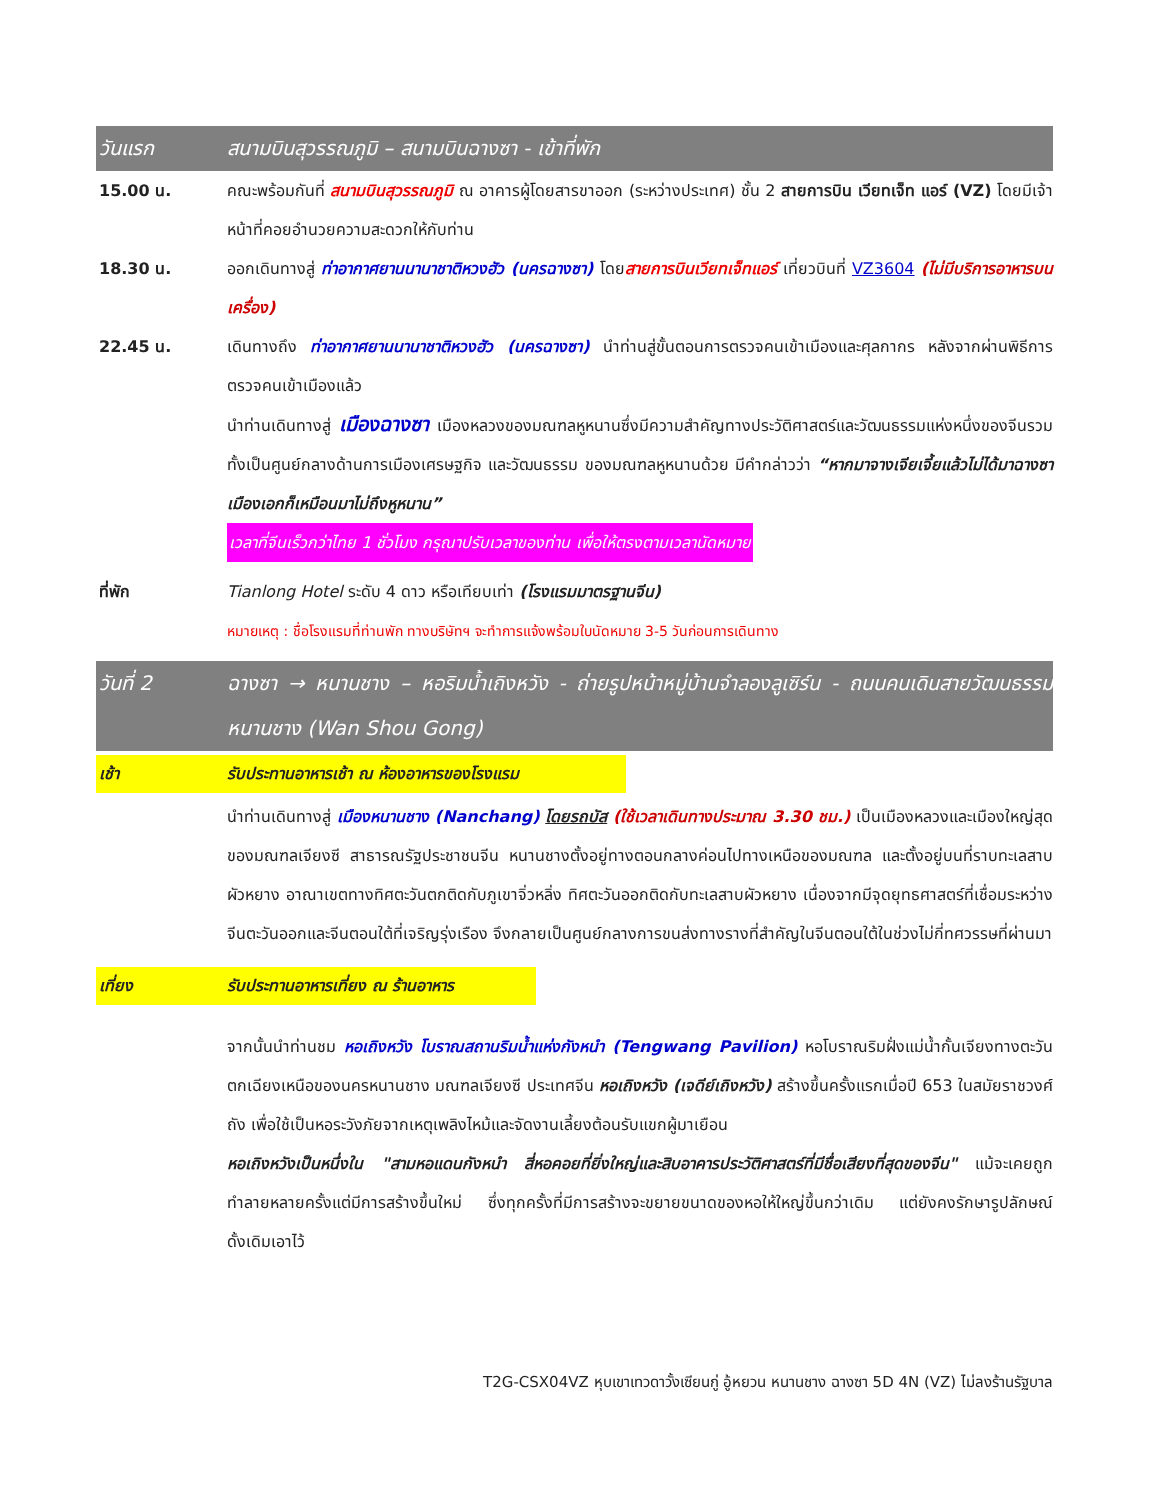วันแรก สนามบินสุวรรณภูมิ – สนามบินฉางซา - เข้าที่พัก
15.00 น. คณะพร้อมกันที่ สนามบินสุวรรณภูมิ ณ อาคารผู้โดยสารขาออก (ระหว่างประเทศ) ชั้น 2 สายการบิน เวียทเจ็ท แอร์ (VZ) โดยมีเจ้าหน้าที่คอยอำนวยความสะดวกให้กับท่าน
18.30 น. ออกเดินทางสู่ ท่าอากาศยานนานาชาติหวงฮัว (นครฉางซา) โดยสายการบินเวียทเจ็ทแอร์ เที่ยวบินที่ VZ3604 (ไม่มีบริการอาหารบนเครื่อง)
22.45 น. เดินทางถึง ท่าอากาศยานนานาชาติหวงฮัว (นครฉางซา) นำท่านสู่ขั้นตอนการตรวจคนเข้าเมืองและศุลกากร หลังจากผ่านพิธีการตรวจคนเข้าเมืองแล้ว
นำท่านเดินทางสู่ เมืองฉางซา เมืองหลวงของมณฑลหูหนานซึ่งมีความสำคัญทางประวัติศาสตร์และวัฒนธรรมแห่งหนึ่งของจีนรวมทั้งเป็นศูนย์กลางด้านการเมืองเศรษฐกิจ และวัฒนธรรม ของมณฑลหูหนานด้วย มีคำกล่าวว่า “หากมาจางเจียเจี้ยแล้วไม่ได้มาฉางซาเมืองเอกก็เหมือนมาไม่ถึงหูหนาน”
เวลาที่จีนเร็วกว่าไทย 1 ชั่วโมง กรุณาปรับเวลาของท่าน เพื่อให้ตรงตามเวลานัดหมาย
ที่พัก Tianlong Hotel ระดับ 4 ดาว หรือเทียบเท่า (โรงแรมมาตรฐานจีน)
หมายเหตุ : ชื่อโรงแรมที่ท่านพัก ทางบริษัทฯ จะทำการแจ้งพร้อมใบนัดหมาย 3-5 วันก่อนการเดินทาง
วันที่ 2 ฉางซา → หนานชาง – หอริมน้ำเถิงหวัง - ถ่ายรูปหน้าหมู่บ้านจำลองลูเซิร์น - ถนนคนเดินสายวัฒนธรรมหนานชาง (Wan Shou Gong)
เช้า รับประทานอาหารเช้า ณ ห้องอาหารของโรงแรม
นำท่านเดินทางสู่ เมืองหนานชาง (Nanchang) โดยรถบัส (ใช้เวลาเดินทางประมาณ 3.30 ชม.) เป็นเมืองหลวงและเมืองใหญ่สุดของมณฑลเจียงซี สาธารณรัฐประชาชนจีน หนานชางตั้งอยู่ทางตอนกลางค่อนไปทางเหนือของมณฑล และตั้งอยู่บนที่ราบทะเลสาบผัวหยาง อาณาเขตทางทิศตะวันตกติดกับภูเขาจิ่วหลิ่ง ทิศตะวันออกติดกับทะเลสาบผัวหยาง เนื่องจากมีจุดยุทธศาสตร์ที่เชื่อมระหว่างจีนตะวันออกและจีนตอนใต้ที่เจริญรุ่งเรือง จึงกลายเป็นศูนย์กลางการขนส่งทางรางที่สำคัญในจีนตอนใต้ในช่วงไม่กี่ทศวรรษที่ผ่านมา
เที่ยง รับประทานอาหารเที่ยง ณ ร้านอาหาร
จากนั้นนำท่านชม หอเถิงหวัง โบราณสถานริมน้ำแห่งกังหนำ (Tengwang Pavilion) หอโบราณริมฝั่งแม่น้ำกั้นเจียงทางตะวันตกเฉียงเหนือของนครหนานชาง มณฑลเจียงซี ประเทศจีน หอเถิงหวัง (เจดีย์เถิงหวัง) สร้างขึ้นครั้งแรกเมื่อปี 653 ในสมัยราชวงศ์ถัง เพื่อใช้เป็นหอระวังภัยจากเหตุเพลิงไหม้และจัดงานเลี้ยงต้อนรับแขกผู้มาเยือน
หอเถิงหวังเป็นหนึ่งใน "สามหอแดนกังหนำ สี่หอคอยที่ยิ่งใหญ่และสิบอาคารประวัติศาสตร์ที่มีชื่อเสียงที่สุดของจีน" แม้จะเคยถูกทำลายหลายครั้งแต่มีการสร้างขึ้นใหม่ ซึ่งทุกครั้งที่มีการสร้างจะขยายขนาดของหอให้ใหญ่ขึ้นกว่าเดิม แต่ยังคงรักษารูปลักษณ์ดั้งเดิมเอาไว้
T2G-CSX04VZ หุบเขาเทวดาวั้งเซียนกู่ อู้หยวน หนานชาง ฉางซา 5D 4N (VZ) ไม่ลงร้านรัฐบาล